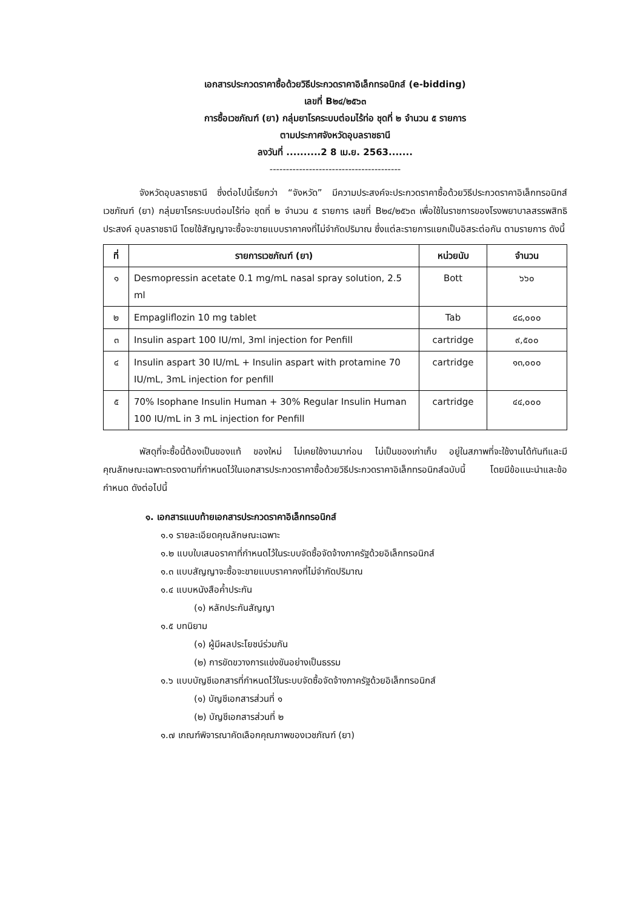เอกสารประกวดราคาซื้อด้วยวิธีประกวดราคาอิเล็กทรอนิกส์ (e-bidding)
เลขที่ B๒๔/๒๕๖๓
การซื้อเวชภัณฑ์ (ยา) กลุ่มยาโรคระบบต่อมไร้ท่อ ชุดที่ ๒ จำนวน ๕ รายการ
ตามประกาศจังหวัดอุบลราชธานี
ลงวันที่ ..........2 8 เม.ย. 2563.......
----------------------------------------
จังหวัดอุบลราชธานี ซึ่งต่อไปนี้เรียกว่า “จังหวัด” มีความประสงค์จะประกวดราคาซื้อด้วยวิธีประกวดราคาอิเล็กทรอนิกส์เวชภัณฑ์ (ยา) กลุ่มยาโรคระบบต่อมไร้ท่อ ชุดที่ ๒ จำนวน ๕ รายการ เลขที่ B๒๔/๒๕๖๓ เพื่อใช้ในราชการของโรงพยาบาลสรรพสิทธิประสงค์ อุบลราชธานี โดยใช้สัญญาจะซื้อจะขายแบบราคาคงที่ไม่จำกัดปริมาณ ซึ่งแต่ละรายการแยกเป็นอิสระต่อกัน ตามรายการ ดังนี้
| ที่ | รายการเวชภัณฑ์ (ยา) | หน่วยนับ | จำนวน |
| --- | --- | --- | --- |
| ๑ | Desmopressin acetate 0.1 mg/mL nasal spray solution, 2.5 ml | Bott | ๖๖๐ |
| ๒ | Empagliflozin 10 mg tablet | Tab | ๔๘,๐๐๐ |
| ๓ | Insulin aspart 100 IU/ml, 3ml injection for Penfill | cartridge | ๙,๕๐๐ |
| ๔ | Insulin aspart 30 IU/mL + Insulin aspart with protamine 70 IU/mL, 3mL injection for penfill | cartridge | ๑๓,๐๐๐ |
| ๕ | 70% Isophane Insulin Human + 30% Regular Insulin Human 100 IU/mL in 3 mL injection for Penfill | cartridge | ๔๔,๐๐๐ |
พัสดุที่จะซื้อนี้ต้องเป็นของแท้ ของใหม่ ไม่เคยใช้งานมาก่อน ไม่เป็นของเก่าเก็บ อยู่ในสภาพที่จะใช้งานได้ทันทีและมีคุณลักษณะเฉพาะตรงตามที่กำหนดไว้ในเอกสารประกวดราคาซื้อด้วยวิธีประกวดราคาอิเล็กทรอนิกส์ฉบับนี้ โดยมีข้อแนะนำและข้อกำหนด ดังต่อไปนี้
๑. เอกสารแนบท้ายเอกสารประกวดราคาอิเล็กทรอนิกส์
๑.๑ รายละเอียดคุณลักษณะเฉพาะ
๑.๒ แบบใบเสนอราคาที่กำหนดไว้ในระบบจัดซื้อจัดจ้างภาครัฐด้วยอิเล็กทรอนิกส์
๑.๓ แบบสัญญาจะซื้อจะขายแบบราคาคงที่ไม่จำกัดปริมาณ
๑.๔ แบบหนังสือค้ำประกัน
(๑) หลักประกันสัญญา
๑.๕ บทนิยาม
(๑) ผู้มีผลประโยชน์ร่วมกัน
(๒) การขัดขวางการแข่งขันอย่างเป็นธรรม
๑.๖ แบบบัญชีเอกสารที่กำหนดไว้ในระบบจัดซื้อจัดจ้างภาครัฐด้วยอิเล็กทรอนิกส์
(๑) บัญชีเอกสารส่วนที่ ๑
(๒) บัญชีเอกสารส่วนที่ ๒
๑.๗ เกณฑ์พิจารณาคัดเลือกคุณภาพของเวชภัณฑ์ (ยา)